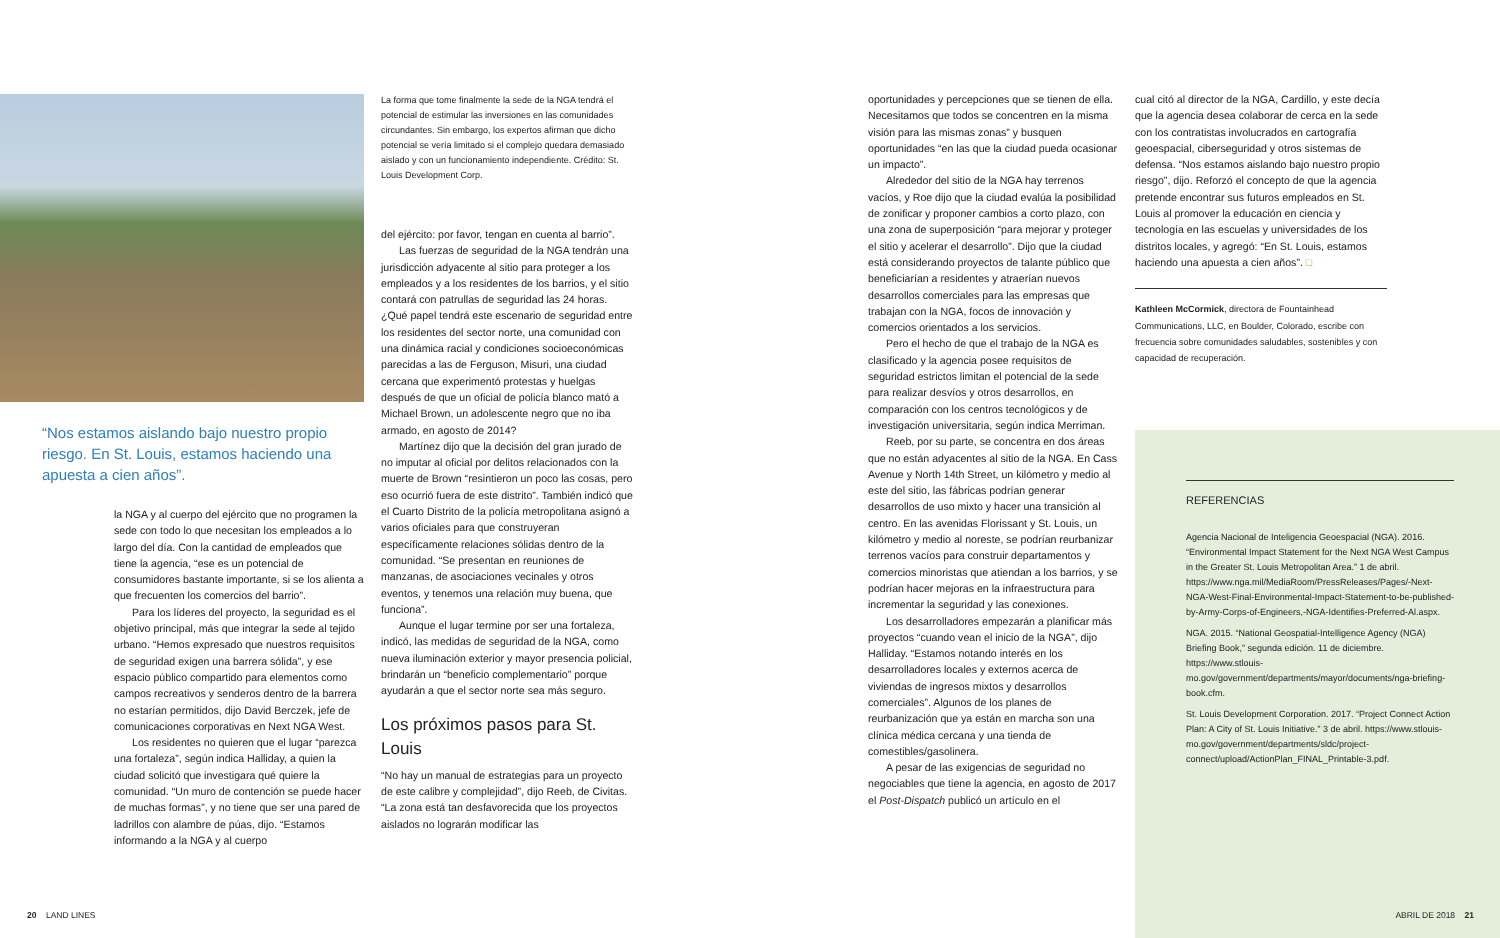La forma que tome finalmente la sede de la NGA tendrá el potencial de estimular las inversiones en las comunidades circundantes. Sin embargo, los expertos afirman que dicho potencial se vería limitado si el complejo quedara demasiado aislado y con un funcionamiento independiente. Crédito: St. Louis Development Corp.
“Nos estamos aislando bajo nuestro propio riesgo. En St. Louis, estamos haciendo una apuesta a cien años”.
la NGA y al cuerpo del ejército que no programen la sede con todo lo que necesitan los empleados a lo largo del día. Con la cantidad de empleados que tiene la agencia, “ese es un potencial de consumidores bastante importante, si se los alienta a que frecuenten los comercios del barrio”.
Para los líderes del proyecto, la seguridad es el objetivo principal, más que integrar la sede al tejido urbano. “Hemos expresado que nuestros requisitos de seguridad exigen una barrera sólida”, y ese espacio público compartido para elementos como campos recreativos y senderos dentro de la barrera no estarían permitidos, dijo David Berczek, jefe de comunicaciones corporativas en Next NGA West.
Los residentes no quieren que el lugar “parezca una fortaleza”, según indica Halliday, a quien la ciudad solicitó que investigara qué quiere la comunidad. “Un muro de contención se puede hacer de muchas formas”, y no tiene que ser una pared de ladrillos con alambre de púas, dijo. “Estamos informando a la NGA y al cuerpo
del ejército: por favor, tengan en cuenta al barrio”.
Las fuerzas de seguridad de la NGA tendrán una jurisdicción adyacente al sitio para proteger a los empleados y a los residentes de los barrios, y el sitio contará con patrullas de seguridad las 24 horas. ¿Qué papel tendrá este escenario de seguridad entre los residentes del sector norte, una comunidad con una dinámica racial y condiciones socioeconómicas parecidas a las de Ferguson, Misuri, una ciudad cercana que experimentó protestas y huelgas después de que un oficial de policía blanco mató a Michael Brown, un adolescente negro que no iba armado, en agosto de 2014?
Martínez dijo que la decisión del gran jurado de no imputar al oficial por delitos relacionados con la muerte de Brown “resintieron un poco las cosas, pero eso ocurrió fuera de este distrito”. También indicó que el Cuarto Distrito de la policía metropolitana asignó a varios oficiales para que construyeran específicamente relaciones sólidas dentro de la comunidad. “Se presentan en reuniones de manzanas, de asociaciones vecinales y otros eventos, y tenemos una relación muy buena, que funciona”.
Aunque el lugar termine por ser una fortaleza, indicó, las medidas de seguridad de la NGA, como nueva iluminación exterior y mayor presencia policial, brindarán un “beneficio complementario” porque ayudarán a que el sector norte sea más seguro.
Los próximos pasos para St. Louis
“No hay un manual de estrategias para un proyecto de este calibre y complejidad”, dijo Reeb, de Civitas. “La zona está tan desfavorecida que los proyectos aislados no lograrán modificar las
oportunidades y percepciones que se tienen de ella. Necesitamos que todos se concentren en la misma visión para las mismas zonas” y busquen oportunidades “en las que la ciudad pueda ocasionar un impacto”.
Alrededor del sitio de la NGA hay terrenos vacíos, y Roe dijo que la ciudad evalúa la posibilidad de zonificar y proponer cambios a corto plazo, con una zona de superposición “para mejorar y proteger el sitio y acelerar el desarrollo”. Dijo que la ciudad está considerando proyectos de talante público que beneficiarían a residentes y atraerían nuevos desarrollos comerciales para las empresas que trabajan con la NGA, focos de innovación y comercios orientados a los servicios.
Pero el hecho de que el trabajo de la NGA es clasificado y la agencia posee requisitos de seguridad estrictos limitan el potencial de la sede para realizar desvíos y otros desarrollos, en comparación con los centros tecnológicos y de investigación universitaria, según indica Merriman.
Reeb, por su parte, se concentra en dos áreas que no están adyacentes al sitio de la NGA. En Cass Avenue y North 14th Street, un kilómetro y medio al este del sitio, las fábricas podrían generar desarrollos de uso mixto y hacer una transición al centro. En las avenidas Florissant y St. Louis, un kilómetro y medio al noreste, se podrían reurbanizar terrenos vacíos para construir departamentos y comercios minoristas que atiendan a los barrios, y se podrían hacer mejoras en la infraestructura para incrementar la seguridad y las conexiones.
Los desarrolladores empezarán a planificar más proyectos “cuando vean el inicio de la NGA”, dijo Halliday. “Estamos notando interés en los desarrolladores locales y externos acerca de viviendas de ingresos mixtos y desarrollos comerciales”. Algunos de los planes de reurbanización que ya están en marcha son una clínica médica cercana y una tienda de comestibles/gasolinera.
A pesar de las exigencias de seguridad no negociables que tiene la agencia, en agosto de 2017 el Post-Dispatch publicó un artículo en el
cual citó al director de la NGA, Cardillo, y este decía que la agencia desea colaborar de cerca en la sede con los contratistas involucrados en cartografía geoespacial, ciberseguridad y otros sistemas de defensa. “Nos estamos aislando bajo nuestro propio riesgo”, dijo. Reforzó el concepto de que la agencia pretende encontrar sus futuros empleados en St. Louis al promover la educación en ciencia y tecnología en las escuelas y universidades de los distritos locales, y agregó: “En St. Louis, estamos haciendo una apuesta a cien años”. □
Kathleen McCormick, directora de Fountainhead Communications, LLC, en Boulder, Colorado, escribe con frecuencia sobre comunidades saludables, sostenibles y con capacidad de recuperación.
REFERENCIAS
Agencia Nacional de Inteligencia Geoespacial (NGA). 2016. “Environmental Impact Statement for the Next NGA West Campus in the Greater St. Louis Metropolitan Area.” 1 de abril. https://www.nga.mil/MediaRoom/PressReleases/Pages/-Next-NGA-West-Final-Environmental-Impact-Statement-to-be-published-by-Army-Corps-of-Engineers,-NGA-Identifies-Preferred-Al.aspx.
NGA. 2015. “National Geospatial-Intelligence Agency (NGA) Briefing Book,” segunda edición. 11 de diciembre. https://www.stlouis-mo.gov/government/departments/mayor/documents/nga-briefing-book.cfm.
St. Louis Development Corporation. 2017. “Project Connect Action Plan: A City of St. Louis Initiative.” 3 de abril. https://www.stlouis-mo.gov/government/departments/sldc/project-connect/upload/ActionPlan_FINAL_Printable-3.pdf.
20 LAND LINES ABRIL DE 2018 21